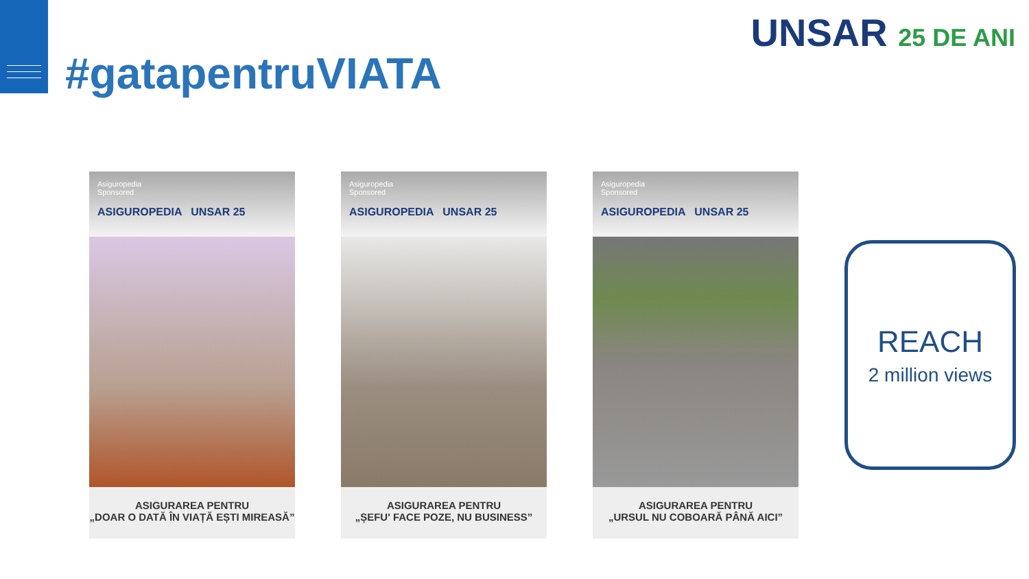#gatapentruVIATA
UNSAR 25 DE ANI
Asiguropedia
Sponsored
ASIGUROPEDIA UNSAR 25
ASIGURAREA PENTRU
„DOAR O DATĂ ÎN VIAȚĂ EȘTI MIREASĂ”
Asiguropedia
Sponsored
ASIGUROPEDIA UNSAR 25
ASIGURAREA PENTRU
„ȘEFU' FACE POZE, NU BUSINESS”
Asiguropedia
Sponsored
ASIGUROPEDIA UNSAR 25
ASIGURAREA PENTRU
„URSUL NU COBOARĂ PÂNĂ AICI”
REACH
2 million views